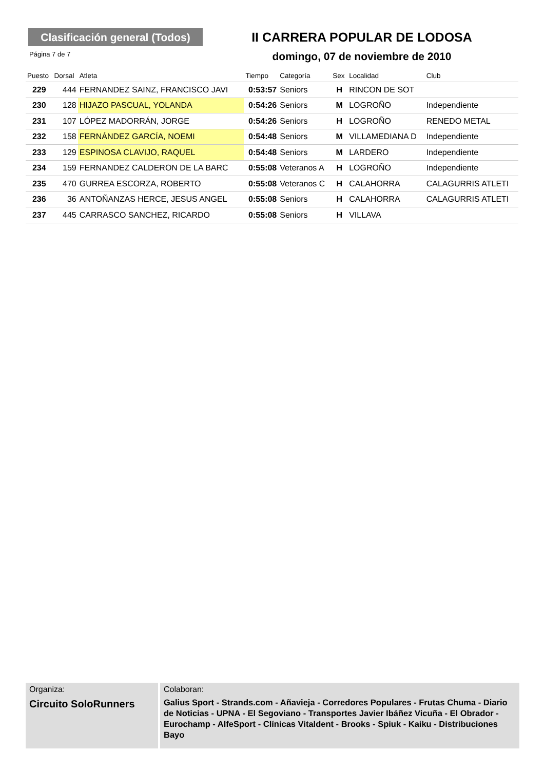Clasificación general (Todos)
II CARRERA POPULAR DE LODOSA
Página 7 de 7 domingo, 07 de noviembre de 2010
| Puesto | Dorsal | Atleta | Tiempo | Categoría | Sex | Localidad | Club |
| --- | --- | --- | --- | --- | --- | --- | --- |
| 229 | 444 | FERNANDEZ SAINZ, FRANCISCO JAVI | 0:53:57 | Seniors | H | RINCON DE SOT | |
| 230 | 128 | HIJAZO PASCUAL, YOLANDA | 0:54:26 | Seniors | M | LOGROÑO | Independiente |
| 231 | 107 | LÓPEZ MADORRÁN, JORGE | 0:54:26 | Seniors | H | LOGROÑO | RENEDO METAL |
| 232 | 158 | FERNÁNDEZ GARCÍA, NOEMI | 0:54:48 | Seniors | M | VILLAMEDIANA D | Independiente |
| 233 | 129 | ESPINOSA CLAVIJO, RAQUEL | 0:54:48 | Seniors | M | LARDERO | Independiente |
| 234 | 159 | FERNANDEZ CALDERON DE LA BARC | 0:55:08 | Veteranos A | H | LOGROÑO | Independiente |
| 235 | 470 | GURREA ESCORZA, ROBERTO | 0:55:08 | Veteranos C | H | CALAHORRA | CALAGURRIS ATLETI |
| 236 | 36 | ANTOÑANZAS HERCE, JESUS ANGEL | 0:55:08 | Seniors | H | CALAHORRA | CALAGURRIS ATLETI |
| 237 | 445 | CARRASCO SANCHEZ, RICARDO | 0:55:08 | Seniors | H | VILLAVA | |
Organiza:
Circuito SoloRunners
Colaboran:
Galius Sport - Strands.com - Añavieja - Corredores Populares - Frutas Chuma - Diario de Noticias - UPNA - El Segoviano - Transportes Javier Ibáñez Vicuña - El Obrador - Eurochamp - AlfeSport - Clínicas Vitaldent - Brooks - Spiuk - Kaiku - Distribuciones Bayo